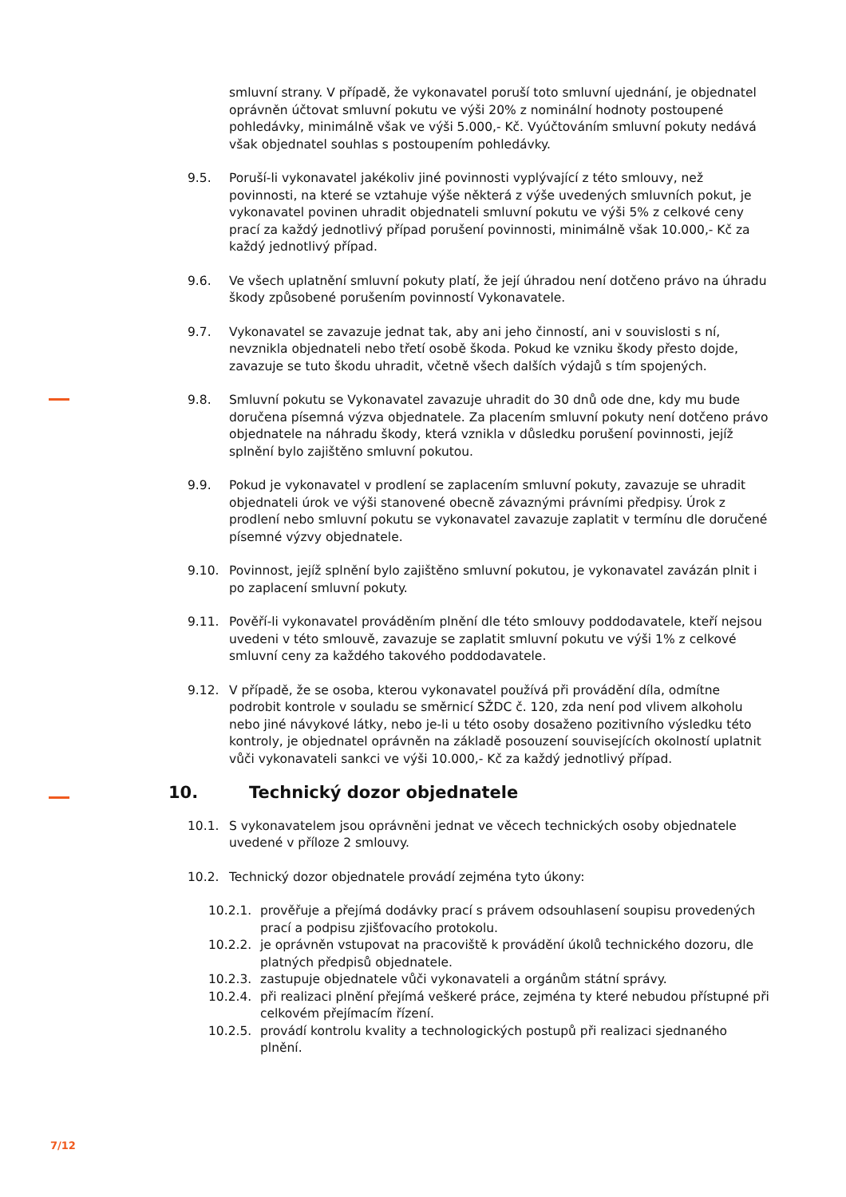smluvní strany. V případě, že vykonavatel poruší toto smluvní ujednání, je objednatel oprávněn účtovat smluvní pokutu ve výši 20% z nominální hodnoty postoupené pohledávky, minimálně však ve výši 5.000,- Kč. Vyúčtováním smluvní pokuty nedává však objednatel souhlas s postoupením pohledávky.
9.5. Poruší-li vykonavatel jakékoliv jiné povinnosti vyplývající z této smlouvy, než povinnosti, na které se vztahuje výše některá z výše uvedených smluvních pokut, je vykonavatel povinen uhradit objednateli smluvní pokutu ve výši 5% z celkové ceny prací za každý jednotlivý případ porušení povinnosti, minimálně však 10.000,- Kč za každý jednotlivý případ.
9.6. Ve všech uplatnění smluvní pokuty platí, že její úhradou není dotčeno právo na úhradu škody způsobené porušením povinností Vykonavatele.
9.7. Vykonavatel se zavazuje jednat tak, aby ani jeho činností, ani v souvislosti s ní, nevznikla objednateli nebo třetí osobě škoda. Pokud ke vzniku škody přesto dojde, zavazuje se tuto škodu uhradit, včetně všech dalších výdajů s tím spojených.
9.8. Smluvní pokutu se Vykonavatel zavazuje uhradit do 30 dnů ode dne, kdy mu bude doručena písemná výzva objednatele. Za placením smluvní pokuty není dotčeno právo objednatele na náhradu škody, která vznikla v důsledku porušení povinnosti, jejíž splnění bylo zajištěno smluvní pokutou.
9.9. Pokud je vykonavatel v prodlení se zaplacením smluvní pokuty, zavazuje se uhradit objednateli úrok ve výši stanovené obecně závaznými právními předpisy. Úrok z prodlení nebo smluvní pokutu se vykonavatel zavazuje zaplatit v termínu dle doručené písemné výzvy objednatele.
9.10. Povinnost, jejíž splnění bylo zajištěno smluvní pokutou, je vykonavatel zavázán plnit i po zaplacení smluvní pokuty.
9.11. Pověří-li vykonavatel prováděním plnění dle této smlouvy poddodavatele, kteří nejsou uvedeni v této smlouvě, zavazuje se zaplatit smluvní pokutu ve výši 1% z celkové smluvní ceny za každého takového poddodavatele.
9.12. V případě, že se osoba, kterou vykonavatel používá při provádění díla, odmítne podrobit kontrole v souladu se směrnicí SŽDC č. 120, zda není pod vlivem alkoholu nebo jiné návykové látky, nebo je-li u této osoby dosaženo pozitivního výsledku této kontroly, je objednatel oprávněn na základě posouzení souvisejících okolností uplatnit vůči vykonavateli sankci ve výši 10.000,- Kč za každý jednotlivý případ.
10. Technický dozor objednatele
10.1. S vykonavatelem jsou oprávněni jednat ve věcech technických osoby objednatele uvedené v příloze 2 smlouvy.
10.2. Technický dozor objednatele provádí zejména tyto úkony:
10.2.1.
prověřuje a přejímá dodávky prací s právem odsouhlasení soupisu provedených prací a podpisu zjišťovacího protokolu.
10.2.2.
je oprávněn vstupovat na pracoviště k provádění úkolů technického dozoru, dle platných předpisů objednatele.
10.2.3.
zastupuje objednatele vůči vykonavateli a orgánům státní správy.
10.2.4.
při realizaci plnění přejímá veškeré práce, zejména ty které nebudou přístupné při celkovém přejímacím řízení.
10.2.5.
provádí kontrolu kvality a technologických postupů při realizaci sjednaného plnění.
7/12